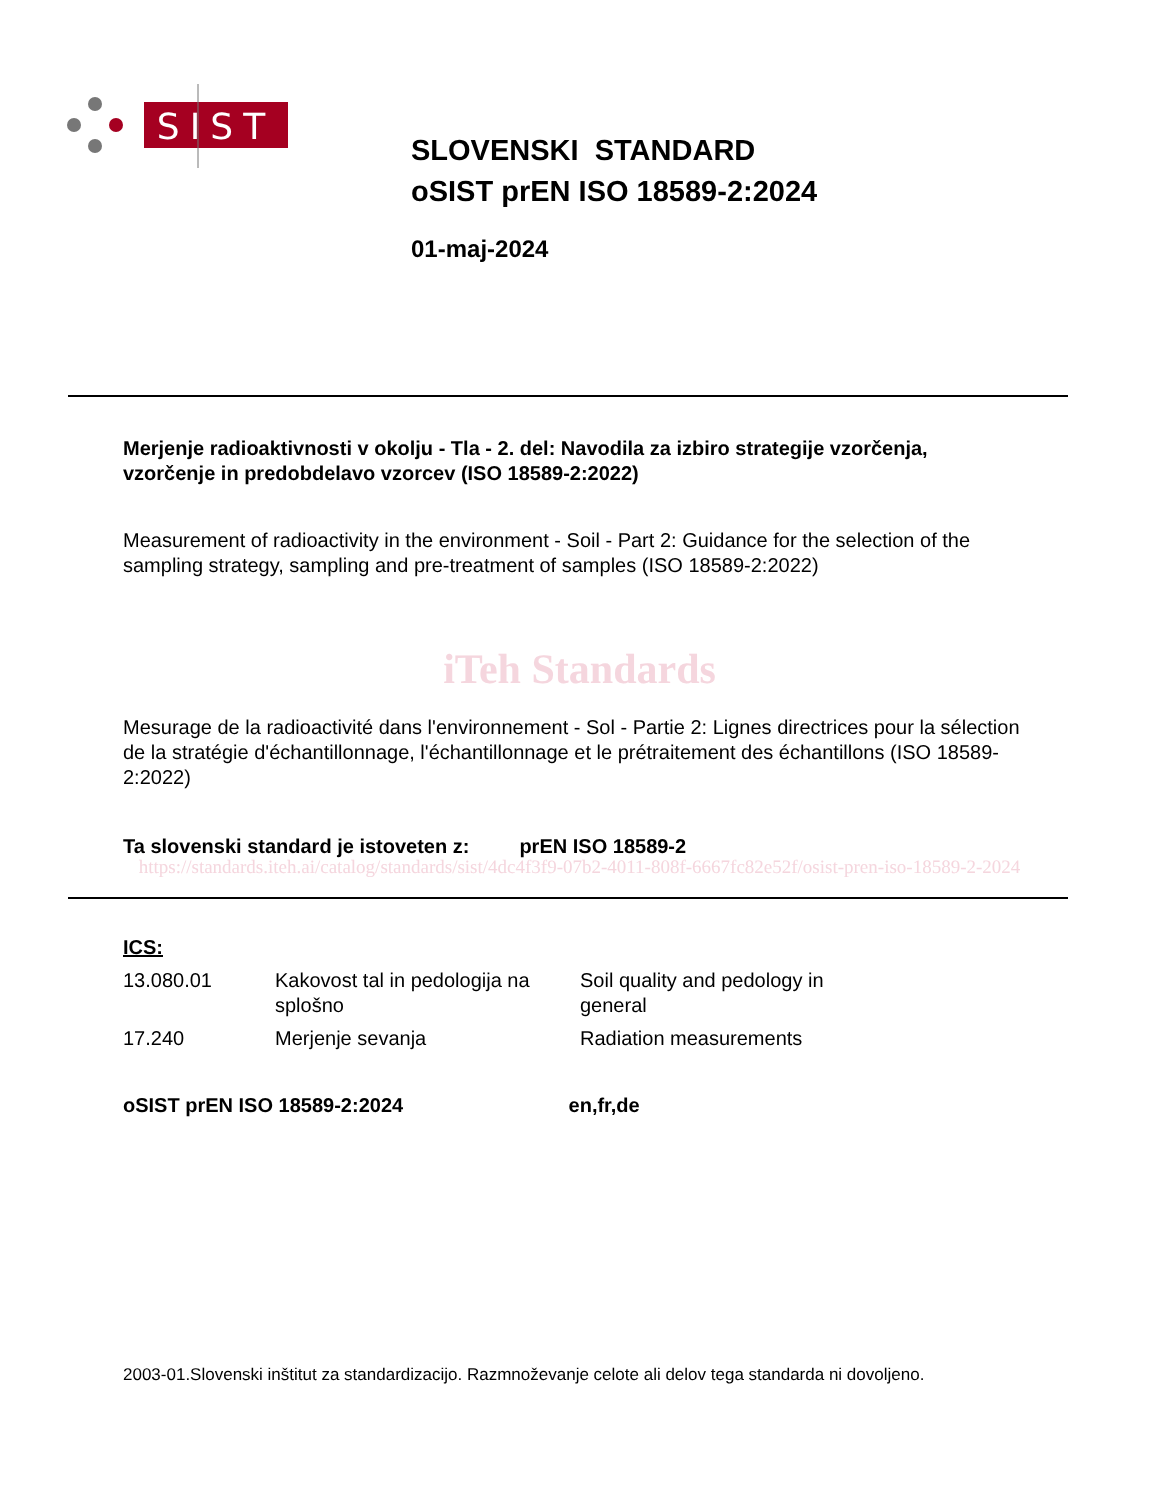SIST
SLOVENSKI STANDARD
oSIST prEN ISO 18589-2:2024
01-maj-2024
Merjenje radioaktivnosti v okolju - Tla - 2. del: Navodila za izbiro strategije vzorčenja, vzorčenje in predobdelavo vzorcev (ISO 18589-2:2022)
Measurement of radioactivity in the environment - Soil - Part 2: Guidance for the selection of the sampling strategy, sampling and pre-treatment of samples (ISO 18589-2:2022)
iTeh Standards
Mesurage de la radioactivité dans l'environnement - Sol - Partie 2: Lignes directrices pour la sélection de la stratégie d'échantillonnage, l'échantillonnage et le prétraitement des échantillons (ISO 18589-2:2022)
Ta slovenski standard je istoveten z: prEN ISO 18589-2
https://standards.iteh.ai/catalog/standards/sist/4dc4f3f9-07b2-4011-808f-6667fc82e52f/osist-pren-iso-18589-2-2024
ICS:
| 13.080.01 | Kakovost tal in pedologija na splošno | Soil quality and pedology in general |
| 17.240 | Merjenje sevanja | Radiation measurements |
oSIST prEN ISO 18589-2:2024 en,fr,de
2003-01.Slovenski inštitut za standardizacijo. Razmnoževanje celote ali delov tega standarda ni dovoljeno.